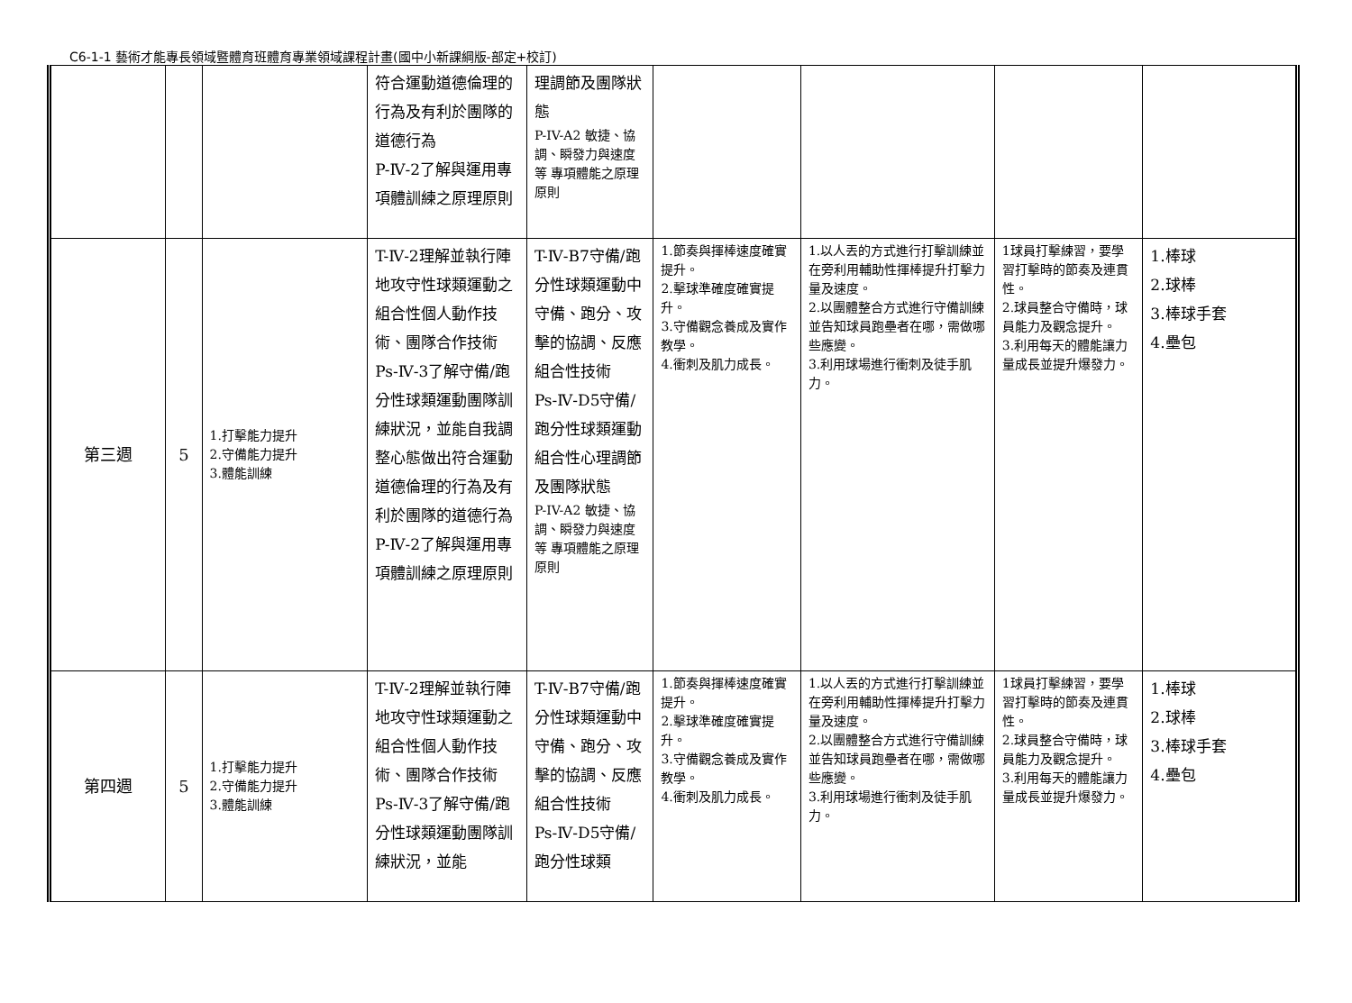C6-1-1 藝術才能專長領域暨體育班體育專業領域課程計畫(國中小新課綱版-部定+校訂)
| | | | 符合運動道德倫理的行為及有利於團隊的道德行為 P-Ⅳ-2了解與運用專項體訓練之原理原則 | 理調節及團隊狀態 P-IV-A2 敏捷、協調、瞬發力與速度等 專項體能之原理原則 | | | | |
| 第三週 | 5 | 1.打擊能力提升 2.守備能力提升 3.體能訓練 | T-Ⅳ-2理解並執行陣地攻守性球類運動之組合性個人動作技術、團隊合作技術 Ps-Ⅳ-3了解守備/跑分性球類運動團隊訓練狀況，並能自我調整心態做出符合運動道德倫理的行為及有利於團隊的道德行為 P-Ⅳ-2了解與運用專項體訓練之原理原則 | T-Ⅳ-B7守備/跑分性球類運動中守備、跑分、攻擊的協調、反應組合性技術 Ps-Ⅳ-D5守備/跑分性球類運動組合性心理調節及團隊狀態 P-IV-A2 敏捷、協調、瞬發力與速度等 專項體能之原理原則 | 1.節奏與揮棒速度確實提升。 2.擊球準確度確實提升。 3.守備觀念養成及實作教學。 4.衝刺及肌力成長。 | 1.以人丟的方式進行打擊訓練並在旁利用輔助性揮棒提升打擊力量及速度。 2.以團體整合方式進行守備訓練並告知球員跑壘者在哪，需做哪些應變。 3.利用球場進行衝刺及徒手肌力。 | 1球員打擊練習，要學習打擊時的節奏及連貫性。 2.球員整合守備時，球員能力及觀念提升。 3.利用每天的體能讓力量成長並提升爆發力。 | 1.棒球 2.球棒 3.棒球手套 4.壘包 |
| 第四週 | 5 | 1.打擊能力提升 2.守備能力提升 3.體能訓練 | T-Ⅳ-2理解並執行陣地攻守性球類運動之組合性個人動作技術、團隊合作技術 Ps-Ⅳ-3了解守備/跑分性球類運動團隊訓練狀況，並能 | T-Ⅳ-B7守備/跑分性球類運動中守備、跑分、攻擊的協調、反應組合性技術 Ps-Ⅳ-D5守備/跑分性球類 | 1.節奏與揮棒速度確實提升。 2.擊球準確度確實提升。 3.守備觀念養成及實作教學。 4.衝刺及肌力成長。 | 1.以人丟的方式進行打擊訓練並在旁利用輔助性揮棒提升打擊力量及速度。 2.以團體整合方式進行守備訓練並告知球員跑壘者在哪，需做哪些應變。 3.利用球場進行衝刺及徒手肌力。 | 1球員打擊練習，要學習打擊時的節奏及連貫性。 2.球員整合守備時，球員能力及觀念提升。 3.利用每天的體能讓力量成長並提升爆發力。 | 1.棒球 2.球棒 3.棒球手套 4.壘包 |